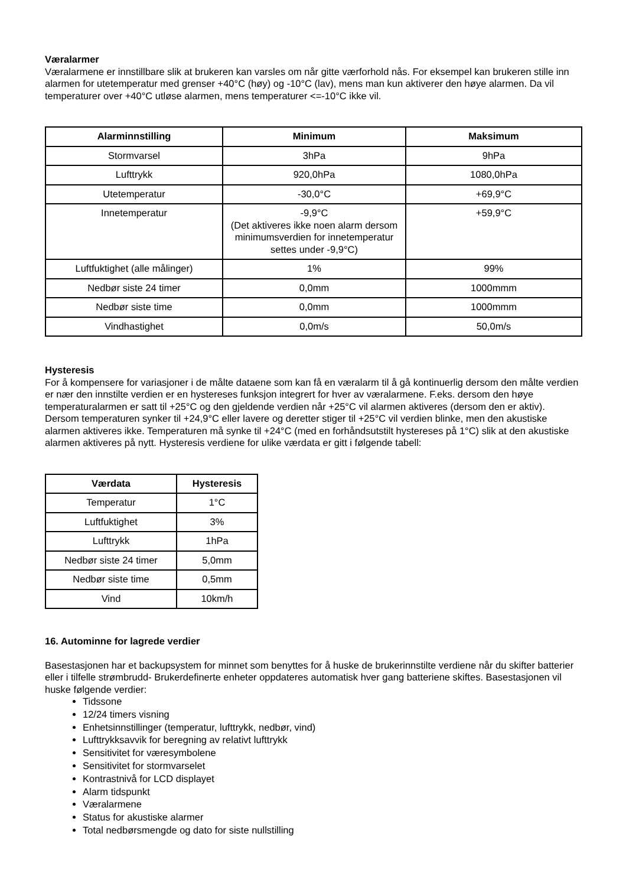Væralarmer
Væralarmene er innstillbare slik at brukeren kan varsles om når gitte værforhold nås. For eksempel kan brukeren stille inn alarmen for utetemperatur med grenser +40°C (høy) og -10°C (lav), mens man kun aktiverer den høye alarmen. Da vil temperaturer over +40°C utløse alarmen, mens temperaturer <=-10°C ikke vil.
| Alarminnstilling | Minimum | Maksimum |
| --- | --- | --- |
| Stormvarsel | 3hPa | 9hPa |
| Lufttrykk | 920,0hPa | 1080,0hPa |
| Utetemperatur | -30,0°C | +69,9°C |
| Innetemperatur | -9,9°C (Det aktiveres ikke noen alarm dersom minimumsverdien for innetemperatur settes under -9,9°C) | +59,9°C |
| Luftfuktighet (alle målinger) | 1% | 99% |
| Nedbør siste 24 timer | 0,0mm | 1000mmm |
| Nedbør siste time | 0,0mm | 1000mmm |
| Vindhastighet | 0,0m/s | 50,0m/s |
Hysteresis
For å kompensere for variasjoner i de målte dataene som kan få en væralarm til å gå kontinuerlig dersom den målte verdien er nær den innstilte verdien er en hystereses funksjon integrert for hver av væralarmene. F.eks. dersom den høye temperaturalarmen er satt til +25°C og den gjeldende verdien når +25°C vil alarmen aktiveres (dersom den er aktiv). Dersom temperaturen synker til +24,9°C eller lavere og deretter stiger til +25°C vil verdien blinke, men den akustiske alarmen aktiveres ikke. Temperaturen må synke til +24°C (med en forhåndsutstilt hystereses på 1°C) slik at den akustiske alarmen aktiveres på nytt. Hysteresis verdiene for ulike værdata er gitt i følgende tabell:
| Værdata | Hysteresis |
| --- | --- |
| Temperatur | 1°C |
| Luftfuktighet | 3% |
| Lufttrykk | 1hPa |
| Nedbør siste 24 timer | 5,0mm |
| Nedbør siste time | 0,5mm |
| Vind | 10km/h |
16. Autominne for lagrede verdier
Basestasjonen har et backupsystem for minnet som benyttes for å huske de brukerinnstilte verdiene når du skifter batterier eller i tilfelle strømbrudd- Brukerdefinerte enheter oppdateres automatisk hver gang batteriene skiftes. Basestasjonen vil huske følgende verdier:
Tidssone
12/24 timers visning
Enhetsinnstillinger (temperatur, lufttrykk, nedbør, vind)
Lufttrykksavvik for beregning av relativt lufttrykk
Sensitivitet for væresymbolene
Sensitivitet for stormvarselet
Kontrastnivå for LCD displayet
Alarm tidspunkt
Væralarmene
Status for akustiske alarmer
Total nedbørsmengde og dato for siste nullstilling